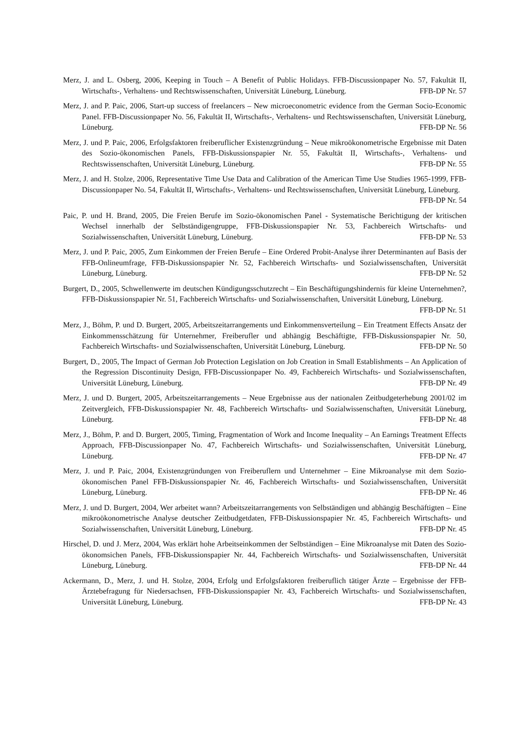Merz, J. and L. Osberg, 2006, Keeping in Touch – A Benefit of Public Holidays. FFB-Discussionpaper No. 57, Fakultät II, Wirtschafts-, Verhaltens- und Rechtswissenschaften, Universität Lüneburg, Lüneburg. FFB-DP Nr. 57
Merz, J. and P. Paic, 2006, Start-up success of freelancers – New microeconometric evidence from the German Socio-Economic Panel. FFB-Discussionpaper No. 56, Fakultät II, Wirtschafts-, Verhaltens- und Rechtswissenschaften, Universität Lüneburg, Lüneburg. FFB-DP Nr. 56
Merz, J. und P. Paic, 2006, Erfolgsfaktoren freiberuflicher Existenzgründung – Neue mikroökonometrische Ergebnisse mit Daten des Sozio-ökonomischen Panels, FFB-Diskussionspapier Nr. 55, Fakultät II, Wirtschafts-, Verhaltens- und Rechtswissenschaften, Universität Lüneburg, Lüneburg. FFB-DP Nr. 55
Merz, J. and H. Stolze, 2006, Representative Time Use Data and Calibration of the American Time Use Studies 1965-1999, FFB-Discussionpaper No. 54, Fakultät II, Wirtschafts-, Verhaltens- und Rechtswissenschaften, Universität Lüneburg, Lüneburg. FFB-DP Nr. 54
Paic, P. und H. Brand, 2005, Die Freien Berufe im Sozio-ökonomischen Panel - Systematische Berichtigung der kritischen Wechsel innerhalb der Selbständigengruppe, FFB-Diskussionspapier Nr. 53, Fachbereich Wirtschafts- und Sozialwissenschaften, Universität Lüneburg, Lüneburg. FFB-DP Nr. 53
Merz, J. und P. Paic, 2005, Zum Einkommen der Freien Berufe – Eine Ordered Probit-Analyse ihrer Determinanten auf Basis der FFB-Onlineumfrage, FFB-Diskussionspapier Nr. 52, Fachbereich Wirtschafts- und Sozialwissenschaften, Universität Lüneburg, Lüneburg. FFB-DP Nr. 52
Burgert, D., 2005, Schwellenwerte im deutschen Kündigungsschutzrecht – Ein Beschäftigungshindernis für kleine Unternehmen?, FFB-Diskussionspapier Nr. 51, Fachbereich Wirtschafts- und Sozialwissenschaften, Universität Lüneburg, Lüneburg. FFB-DP Nr. 51
Merz, J., Böhm, P. und D. Burgert, 2005, Arbeitszeitarrangements und Einkommensverteilung – Ein Treatment Effects Ansatz der Einkommensschätzung für Unternehmer, Freiberufler und abhängig Beschäftigte, FFB-Diskussionspapier Nr. 50, Fachbereich Wirtschafts- und Sozialwissenschaften, Universität Lüneburg, Lüneburg. FFB-DP Nr. 50
Burgert, D., 2005, The Impact of German Job Protection Legislation on Job Creation in Small Establishments – An Application of the Regression Discontinuity Design, FFB-Discussionpaper No. 49, Fachbereich Wirtschafts- und Sozialwissenschaften, Universität Lüneburg, Lüneburg. FFB-DP Nr. 49
Merz, J. und D. Burgert, 2005, Arbeitszeitarrangements – Neue Ergebnisse aus der nationalen Zeitbudgeterhebung 2001/02 im Zeitvergleich, FFB-Diskussionspapier Nr. 48, Fachbereich Wirtschafts- und Sozialwissenschaften, Universität Lüneburg, Lüneburg. FFB-DP Nr. 48
Merz, J., Böhm, P. and D. Burgert, 2005, Timing, Fragmentation of Work and Income Inequality – An Earnings Treatment Effects Approach, FFB-Discussionpaper No. 47, Fachbereich Wirtschafts- und Sozialwissenschaften, Universität Lüneburg, Lüneburg. FFB-DP Nr. 47
Merz, J. und P. Paic, 2004, Existenzgründungen von Freiberuflern und Unternehmer – Eine Mikroanalyse mit dem Sozio-ökonomischen Panel FFB-Diskussionspapier Nr. 46, Fachbereich Wirtschafts- und Sozialwissenschaften, Universität Lüneburg, Lüneburg. FFB-DP Nr. 46
Merz, J. und D. Burgert, 2004, Wer arbeitet wann? Arbeitszeitarrangements von Selbständigen und abhängig Beschäftigten – Eine mikroökonometrische Analyse deutscher Zeitbudgetdaten, FFB-Diskussionspapier Nr. 45, Fachbereich Wirtschafts- und Sozialwissenschaften, Universität Lüneburg, Lüneburg. FFB-DP Nr. 45
Hirschel, D. und J. Merz, 2004, Was erklärt hohe Arbeitseinkommen der Selbständigen – Eine Mikroanalyse mit Daten des Sozio-ökonomsichen Panels, FFB-Diskussionspapier Nr. 44, Fachbereich Wirtschafts- und Sozialwissenschaften, Universität Lüneburg, Lüneburg. FFB-DP Nr. 44
Ackermann, D., Merz, J. und H. Stolze, 2004, Erfolg und Erfolgsfaktoren freiberuflich tätiger Ärzte – Ergebnisse der FFB-Ärztebefragung für Niedersachsen, FFB-Diskussionspapier Nr. 43, Fachbereich Wirtschafts- und Sozialwissenschaften, Universität Lüneburg, Lüneburg. FFB-DP Nr. 43